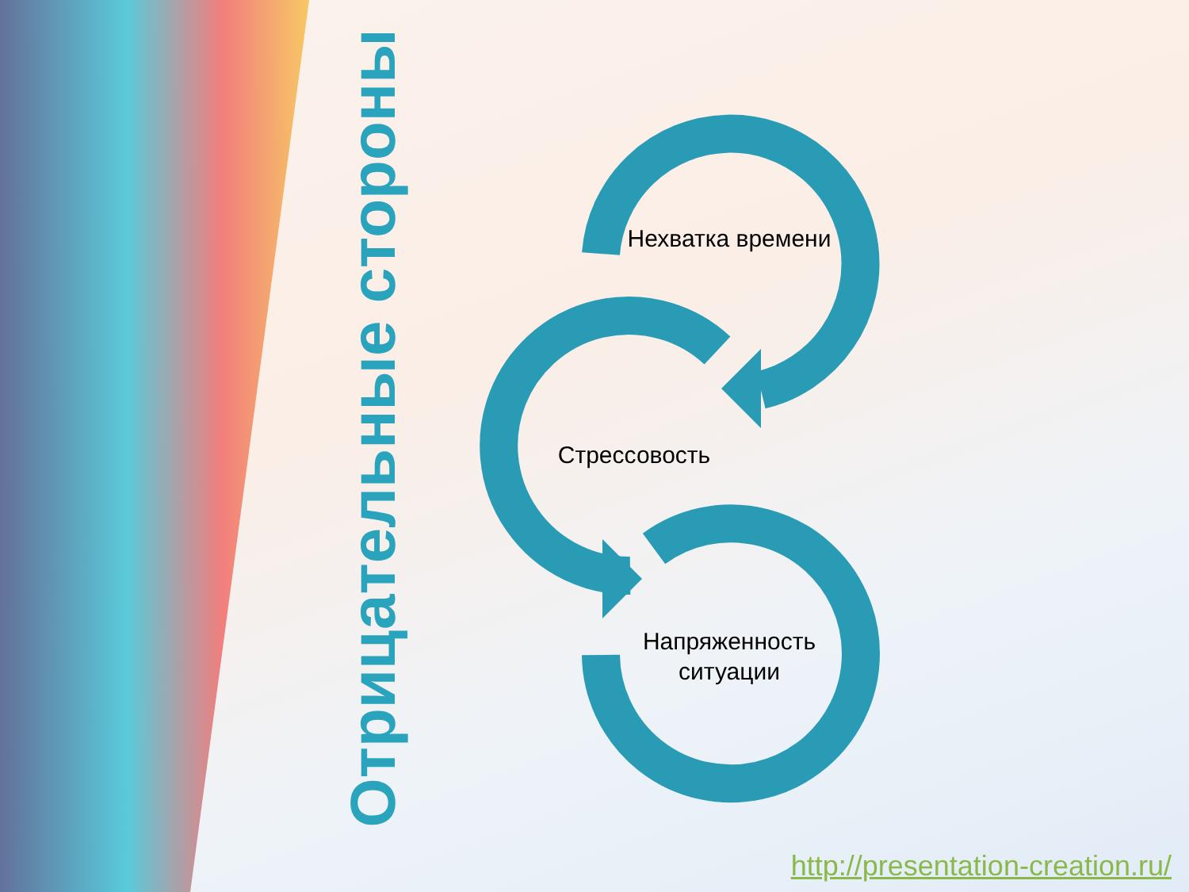Отрицательные стороны
Нехватка времени
Стрессовость
Напряженность ситуации
http://presentation-creation.ru/